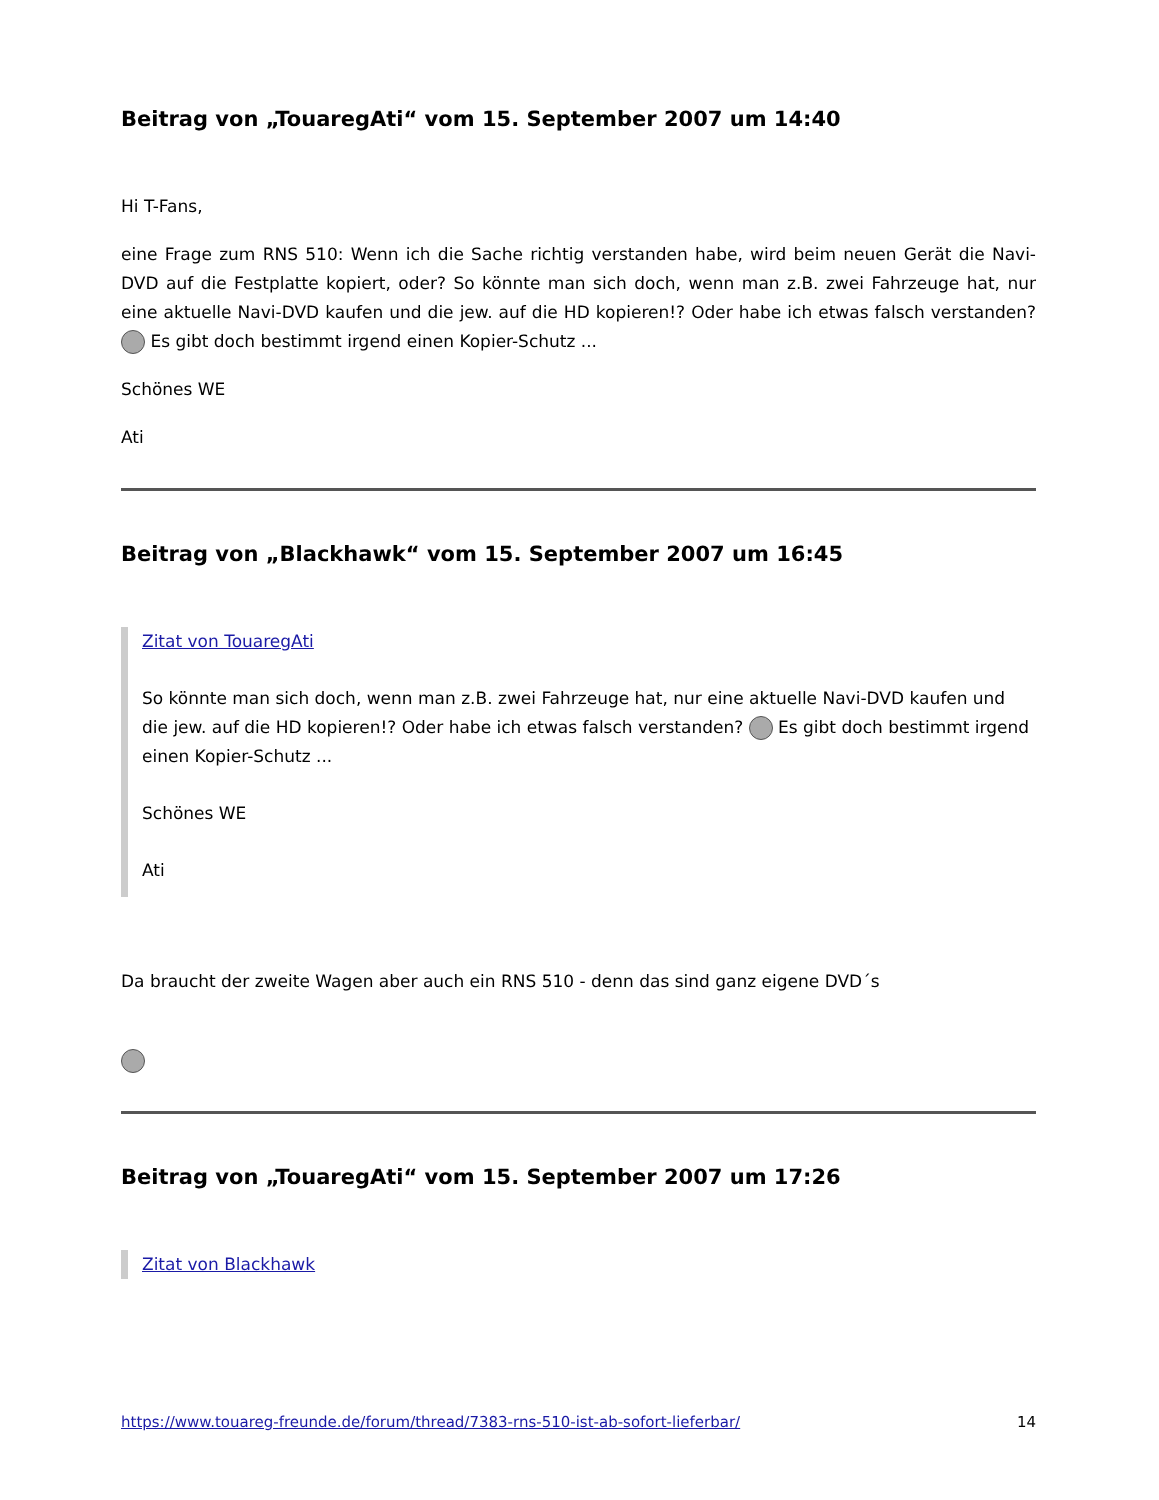Beitrag von „TouaregAti“ vom 15. September 2007 um 14:40
Hi T-Fans,
eine Frage zum RNS 510: Wenn ich die Sache richtig verstanden habe, wird beim neuen Gerät die Navi-DVD auf die Festplatte kopiert, oder? So könnte man sich doch, wenn man z.B. zwei Fahrzeuge hat, nur eine aktuelle Navi-DVD kaufen und die jew. auf die HD kopieren!? Oder habe ich etwas falsch verstanden? Es gibt doch bestimmt irgend einen Kopier-Schutz ...
Schönes WE
Ati
Beitrag von „Blackhawk“ vom 15. September 2007 um 16:45
Zitat von TouaregAti
So könnte man sich doch, wenn man z.B. zwei Fahrzeuge hat, nur eine aktuelle Navi-DVD kaufen und die jew. auf die HD kopieren!? Oder habe ich etwas falsch verstanden? Es gibt doch bestimmt irgend einen Kopier-Schutz ...
Schönes WE
Ati
Da braucht der zweite Wagen aber auch ein RNS 510 - denn das sind ganz eigene DVD´s
Beitrag von „TouaregAti“ vom 15. September 2007 um 17:26
Zitat von Blackhawk
https://www.touareg-freunde.de/forum/thread/7383-rns-510-ist-ab-sofort-lieferbar/ 14